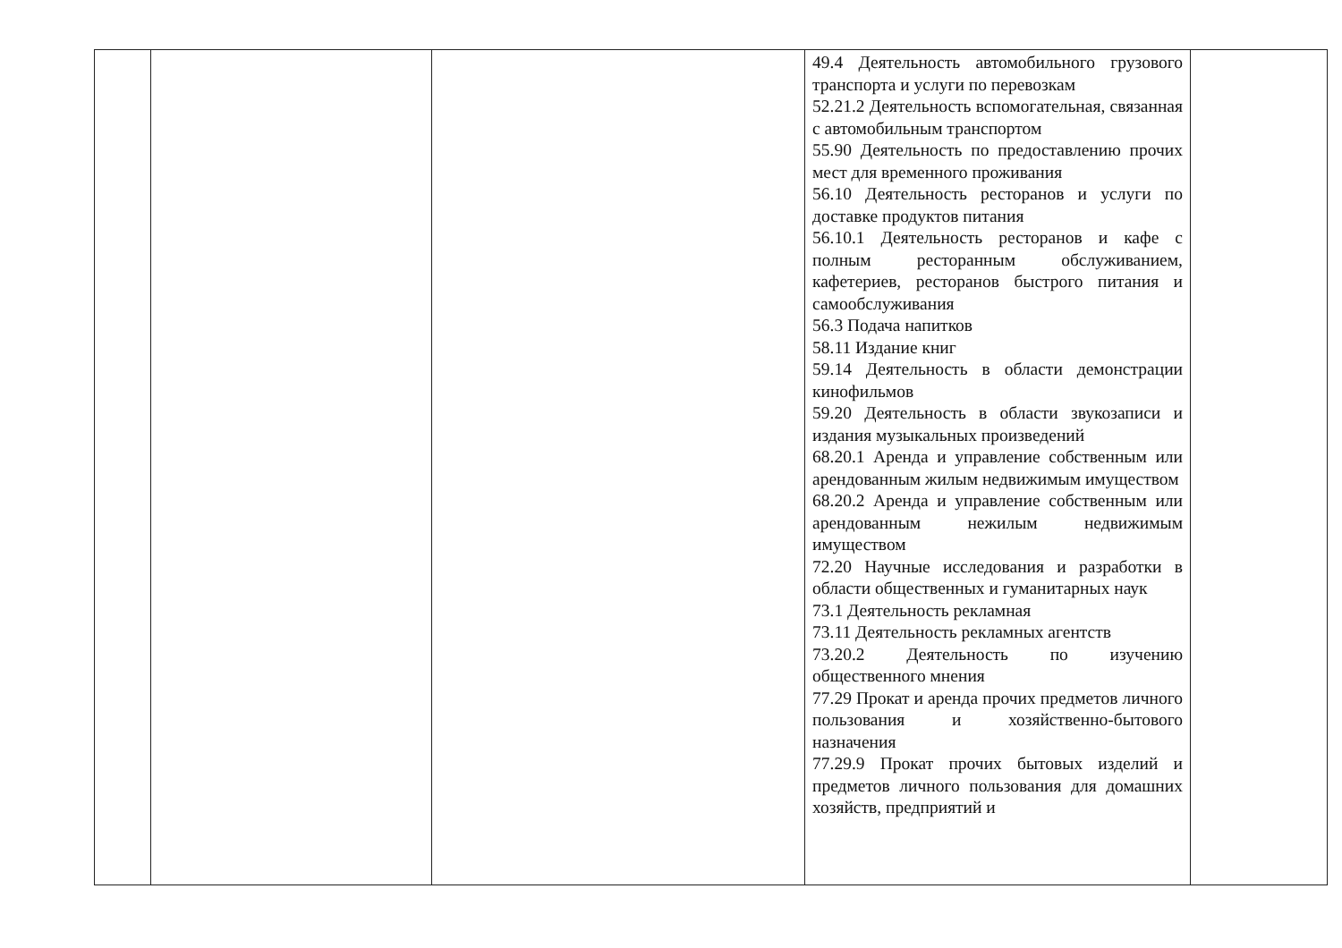| | | | 49.4 Деятельность автомобильного грузового транспорта и услуги по перевозкам 52.21.2 Деятельность вспомогательная, связанная с автомобильным транспортом 55.90 Деятельность по предоставлению прочих мест для временного проживания 56.10 Деятельность ресторанов и услуги по доставке продуктов питания 56.10.1 Деятельность ресторанов и кафе с полным ресторанным обслуживанием, кафетериев, ресторанов быстрого питания и самообслуживания 56.3 Подача напитков 58.11 Издание книг 59.14 Деятельность в области демонстрации кинофильмов 59.20 Деятельность в области звукозаписи и издания музыкальных произведений 68.20.1 Аренда и управление собственным или арендованным жилым недвижимым имуществом 68.20.2 Аренда и управление собственным или арендованным нежилым недвижимым имуществом 72.20 Научные исследования и разработки в области общественных и гуманитарных наук 73.1 Деятельность рекламная 73.11 Деятельность рекламных агентств 73.20.2 Деятельность по изучению общественного мнения 77.29 Прокат и аренда прочих предметов личного пользования и хозяйственно-бытового назначения 77.29.9 Прокат прочих бытовых изделий и предметов личного пользования для домашних хозяйств, предприятий и | |